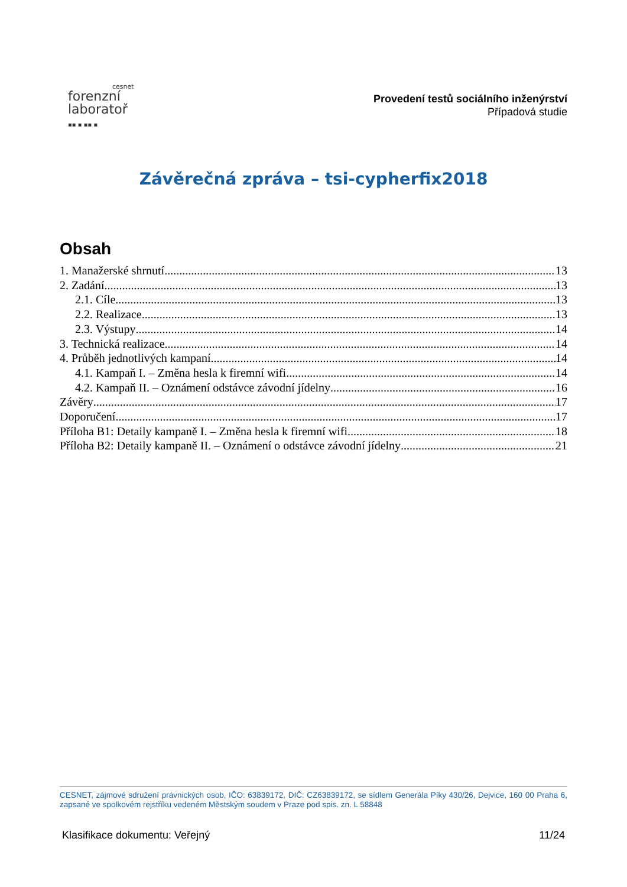cesnet
forenzní
laboratoř
▪▪ ▪ ▪▪ ▪
Provedení testů sociálního inženýrství
Případová studie
Závěrečná zpráva – tsi-cypherfix2018
Obsah
1. Manažerské shrnutí 13
2. Zadání 13
2.1. Cíle 13
2.2. Realizace 13
2.3. Výstupy 14
3. Technická realizace 14
4. Průběh jednotlivých kampaní 14
4.1. Kampaň I. – Změna hesla k firemní wifi 14
4.2. Kampaň II. – Oznámení odstávce závodní jídelny 16
Závěry 17
Doporučení 17
Příloha B1: Detaily kampaně I. – Změna hesla k firemní wifi 18
Příloha B2: Detaily kampaně II. – Oznámení o odstávce závodní jídelny 21
CESNET, zájmové sdružení právnických osob, IČO: 63839172, DIČ: CZ63839172, se sídlem Generála Píky 430/26, Dejvice, 160 00 Praha 6, zapsané ve spolkovém rejstříku vedeném Městským soudem v Praze pod spis. zn. L 58848
Klasifikace dokumentu: Veřejný 11/24